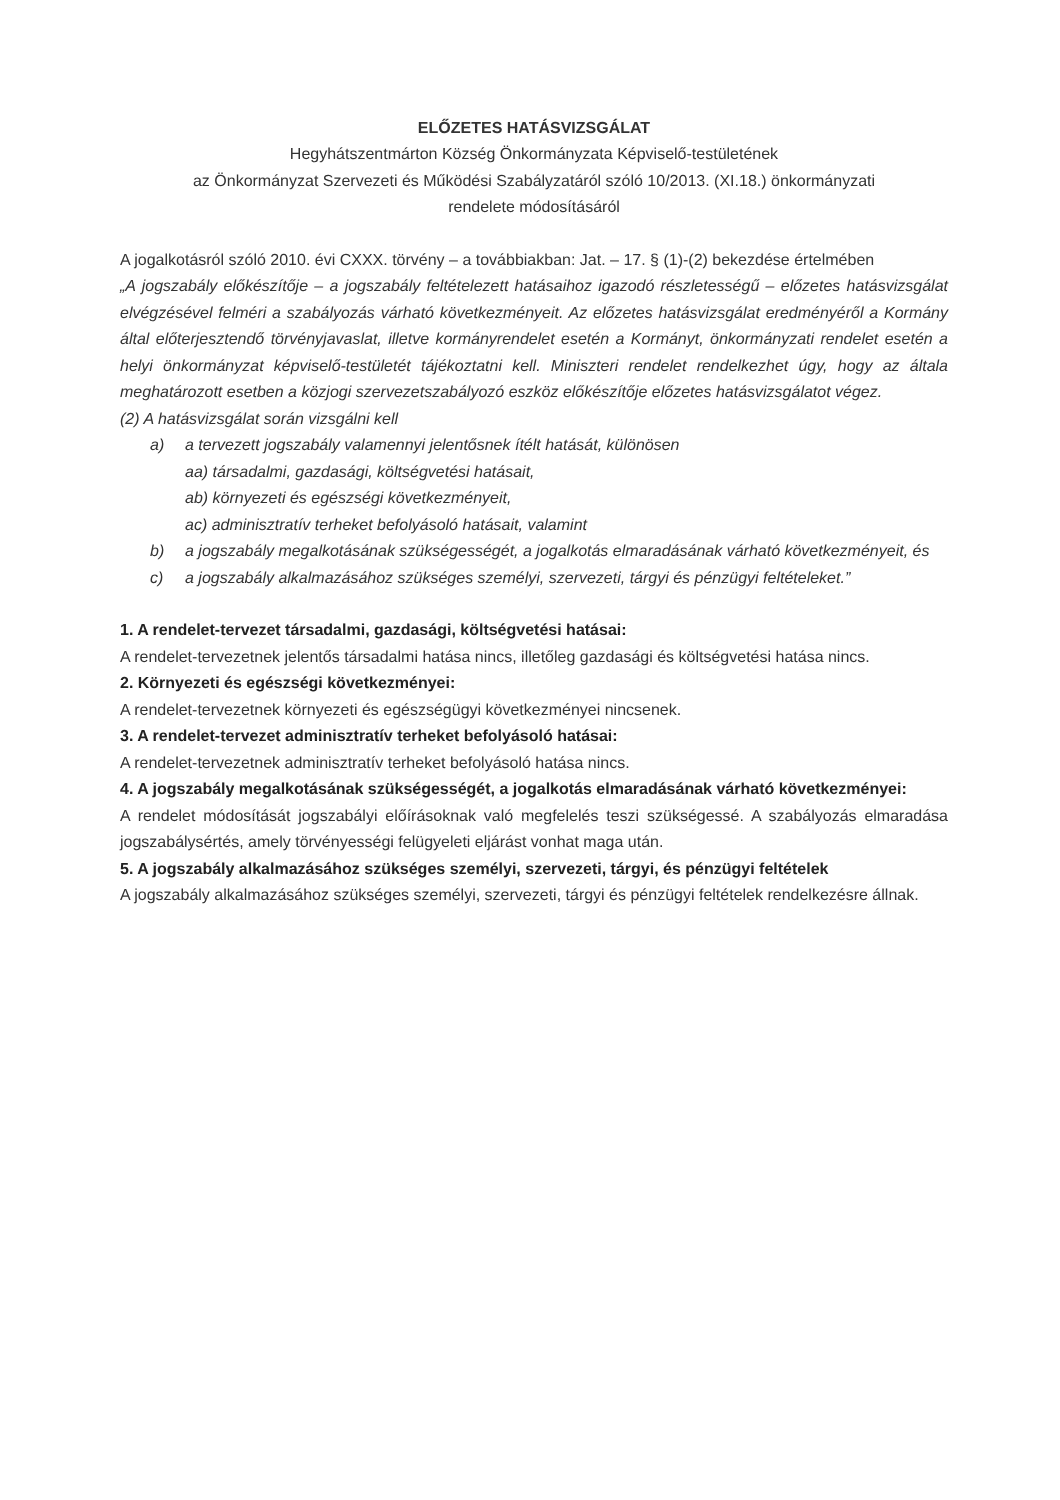ELŐZETES HATÁSVIZSGÁLAT
Hegyhátszentmárton Község Önkormányzata Képviselő-testületének
az Önkormányzat Szervezeti és Működési Szabályzatáról szóló 10/2013. (XI.18.) önkormányzati
rendelete módosításáról
A jogalkotásról szóló 2010. évi CXXX. törvény – a továbbiakban: Jat. – 17. § (1)-(2) bekezdése értelmében
„A jogszabály előkészítője – a jogszabály feltételezett hatásaihoz igazodó részletességű – előzetes hatásvizsgálat elvégzésével felméri a szabályozás várható következményeit. Az előzetes hatásvizsgálat eredményéről a Kormány által előterjesztendő törvényjavaslat, illetve kormányrendelet esetén a Kormányt, önkormányzati rendelet esetén a helyi önkormányzat képviselő-testületét tájékoztatni kell. Miniszteri rendelet rendelkezhet úgy, hogy az általa meghatározott esetben a közjogi szervezetszabályozó eszköz előkészítője előzetes hatásvizsgálatot végez.
(2) A hatásvizsgálat során vizsgálni kell
a) a tervezett jogszabály valamennyi jelentősnek ítélt hatását, különösen
aa) társadalmi, gazdasági, költségvetési hatásait,
ab) környezeti és egészségi következményeit,
ac) adminisztratív terheket befolyásoló hatásait, valamint
b) a jogszabály megalkotásának szükségességét, a jogalkotás elmaradásának várható következményeit, és
c) a jogszabály alkalmazásához szükséges személyi, szervezeti, tárgyi és pénzügyi feltételeket.”
1. A rendelet-tervezet társadalmi, gazdasági, költségvetési hatásai:
A rendelet-tervezetnek jelentős társadalmi hatása nincs, illetőleg gazdasági és költségvetési hatása nincs.
2. Környezeti és egészségi következményei:
A rendelet-tervezetnek környezeti és egészségügyi következményei nincsenek.
3. A rendelet-tervezet adminisztratív terheket befolyásoló hatásai:
A rendelet-tervezetnek adminisztratív terheket befolyásoló hatása nincs.
4. A jogszabály megalkotásának szükségességét, a jogalkotás elmaradásának várható következményei:
A rendelet módosítását jogszabályi előírásoknak való megfelelés teszi szükségessé. A szabályozás elmaradása jogszabálysértés, amely törvényességi felügyeleti eljárást vonhat maga után.
5. A jogszabály alkalmazásához szükséges személyi, szervezeti, tárgyi, és pénzügyi feltételek
A jogszabály alkalmazásához szükséges személyi, szervezeti, tárgyi és pénzügyi feltételek rendelkezésre állnak.